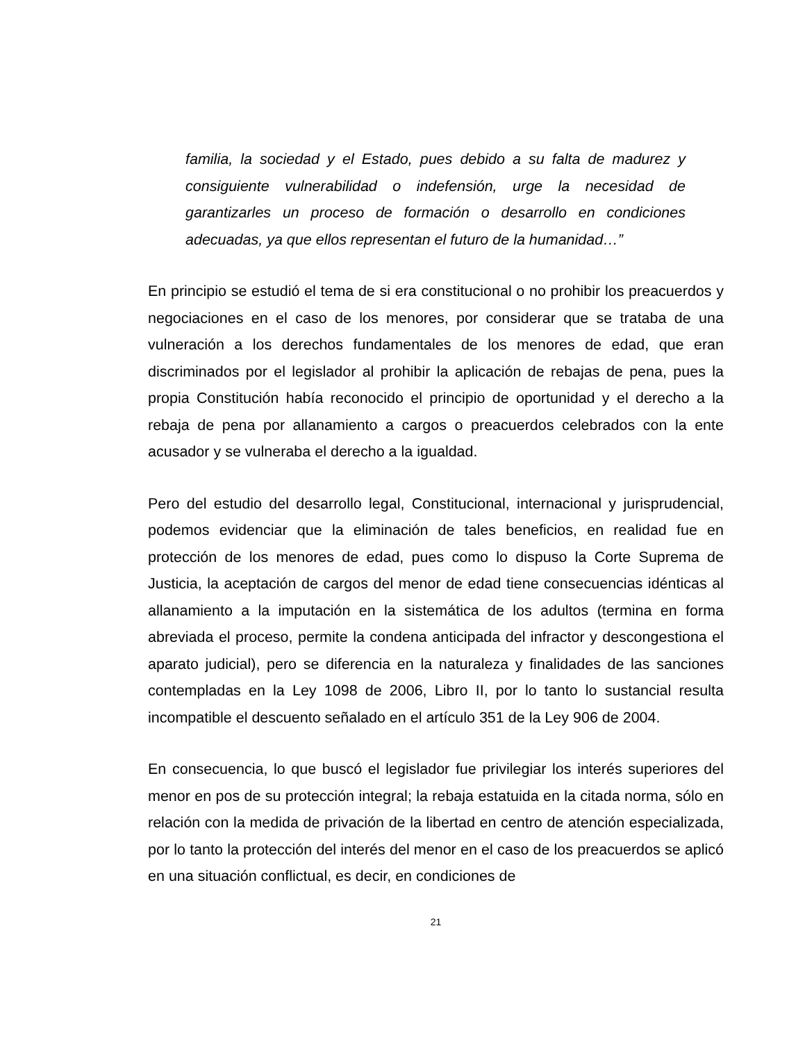familia, la sociedad y el Estado, pues debido a su falta de madurez y consiguiente vulnerabilidad o indefensión, urge la necesidad de garantizarles un proceso de formación o desarrollo en condiciones adecuadas, ya que ellos representan el futuro de la humanidad…”
En principio se estudió el tema de si era constitucional o no prohibir los preacuerdos y negociaciones en el caso de los menores, por considerar que se trataba de una vulneración a los derechos fundamentales de los menores de edad, que eran discriminados por el legislador al prohibir la aplicación de rebajas de pena, pues la propia Constitución había reconocido el principio de oportunidad y el derecho a la rebaja de pena por allanamiento a cargos o preacuerdos celebrados con la ente acusador y se vulneraba el derecho a la igualdad.
Pero del estudio del desarrollo legal, Constitucional, internacional y jurisprudencial, podemos evidenciar que la eliminación de tales beneficios, en realidad fue en protección de los menores de edad, pues como lo dispuso la Corte Suprema de Justicia, la aceptación de cargos del menor de edad tiene consecuencias idénticas al allanamiento a la imputación en la sistemática de los adultos (termina en forma abreviada el proceso, permite la condena anticipada del infractor y descongestiona el aparato judicial), pero se diferencia en la naturaleza y finalidades de las sanciones contempladas en la Ley 1098 de 2006, Libro II, por lo tanto lo sustancial resulta incompatible el descuento señalado en el artículo 351 de la Ley 906 de 2004.
En consecuencia, lo que buscó el legislador fue privilegiar los interés superiores del menor en pos de su protección integral; la rebaja estatuida en la citada norma, sólo en relación con la medida de privación de la libertad en centro de atención especializada, por lo tanto la protección del interés del menor en el caso de los preacuerdos se aplicó en una situación conflictual, es decir, en condiciones de
21